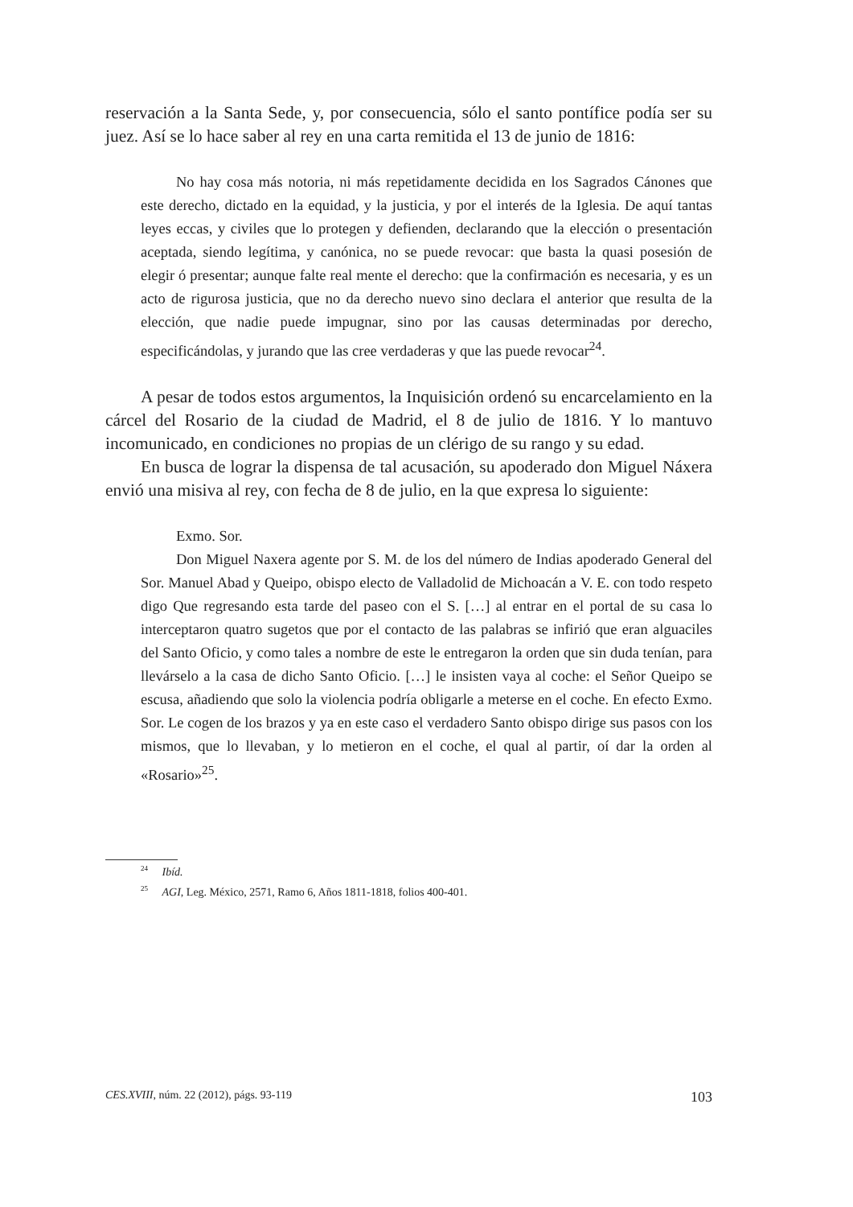reservación a la Santa Sede, y, por consecuencia, sólo el santo pontífice podía ser su juez. Así se lo hace saber al rey en una carta remitida el 13 de junio de 1816:
No hay cosa más notoria, ni más repetidamente decidida en los Sagrados Cánones que este derecho, dictado en la equidad, y la justicia, y por el interés de la Iglesia. De aquí tantas leyes eccas, y civiles que lo protegen y defienden, declarando que la elección o presentación aceptada, siendo legítima, y canónica, no se puede revocar: que basta la quasi posesión de elegir ó presentar; aunque falte real mente el derecho: que la confirmación es necesaria, y es un acto de rigurosa justicia, que no da derecho nuevo sino declara el anterior que resulta de la elección, que nadie puede impugnar, sino por las causas determinadas por derecho, especificándolas, y jurando que las cree verdaderas y que las puede revocar<sup>24</sup>.
A pesar de todos estos argumentos, la Inquisición ordenó su encarcelamiento en la cárcel del Rosario de la ciudad de Madrid, el 8 de julio de 1816. Y lo mantuvo incomunicado, en condiciones no propias de un clérigo de su rango y su edad.
En busca de lograr la dispensa de tal acusación, su apoderado don Miguel Náxera envió una misiva al rey, con fecha de 8 de julio, en la que expresa lo siguiente:
Exmo. Sor.
Don Miguel Naxera agente por S. M. de los del número de Indias apoderado General del Sor. Manuel Abad y Queipo, obispo electo de Valladolid de Michoacán a V. E. con todo respeto digo Que regresando esta tarde del paseo con el S. […] al entrar en el portal de su casa lo interceptaron quatro sugetos que por el contacto de las palabras se infirió que eran alguaciles del Santo Oficio, y como tales a nombre de este le entregaron la orden que sin duda tenían, para llevárselo a la casa de dicho Santo Oficio. […] le insisten vaya al coche: el Señor Queipo se escusa, añadiendo que solo la violencia podría obligarle a meterse en el coche. En efecto Exmo. Sor. Le cogen de los brazos y ya en este caso el verdadero Santo obispo dirige sus pasos con los mismos, que lo llevaban, y lo metieron en el coche, el qual al partir, oí dar la orden al «Rosario»<sup>25</sup>.
<sup>24</sup> Ibíd.
<sup>25</sup> AGI, Leg. México, 2571, Ramo 6, Años 1811-1818, folios 400-401.
CES.XVIII, núm. 22 (2012), págs. 93-119 103